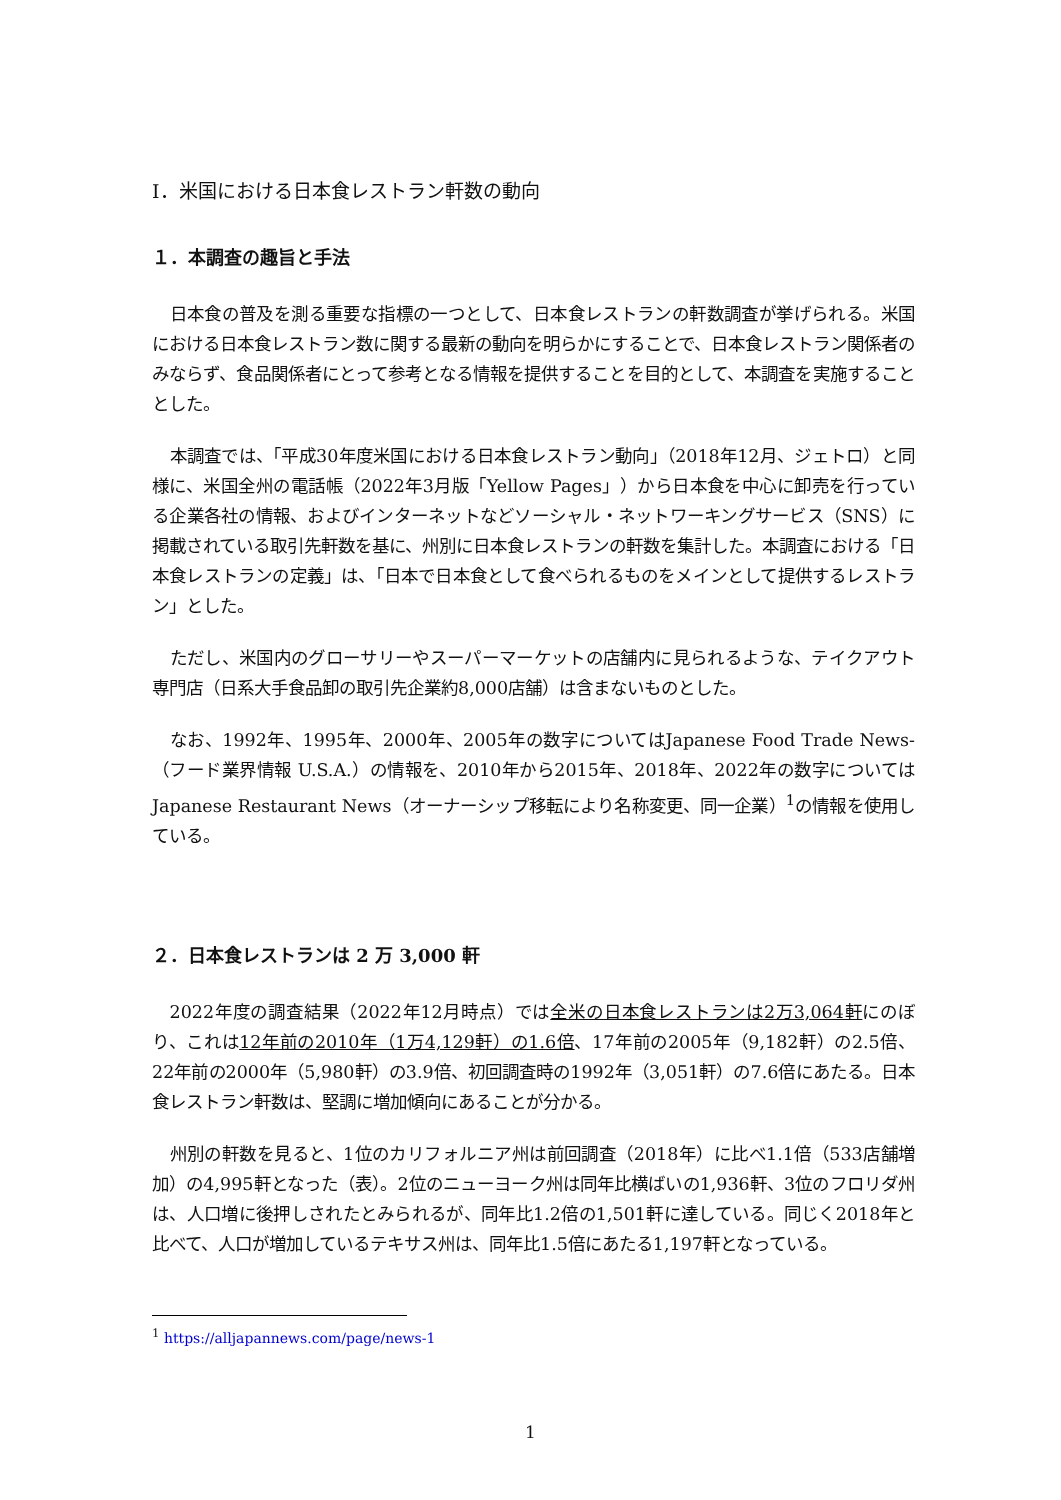Ⅰ．米国における日本食レストラン軒数の動向
１．本調査の趣旨と手法
日本食の普及を測る重要な指標の一つとして、日本食レストランの軒数調査が挙げられる。米国における日本食レストラン数に関する最新の動向を明らかにすることで、日本食レストラン関係者のみならず、食品関係者にとって参考となる情報を提供することを目的として、本調査を実施することとした。
本調査では、「平成30年度米国における日本食レストラン動向」（2018年12月、ジェトロ）と同様に、米国全州の電話帳（2022年3月版「Yellow Pages」）から日本食を中心に卸売を行っている企業各社の情報、およびインターネットなどソーシャル・ネットワーキングサービス（SNS）に掲載されている取引先軒数を基に、州別に日本食レストランの軒数を集計した。本調査における「日本食レストランの定義」は、「日本で日本食として食べられるものをメインとして提供するレストラン」とした。
ただし、米国内のグローサリーやスーパーマーケットの店舗内に見られるような、テイクアウト専門店（日系大手食品卸の取引先企業約8,000店舗）は含まないものとした。
なお、1992年、1995年、2000年、2005年の数字についてはJapanese Food Trade News-（フード業界情報 U.S.A.）の情報を、2010年から2015年、2018年、2022年の数字についてはJapanese Restaurant News（オーナーシップ移転により名称変更、同一企業）<sup>1</sup>の情報を使用している。
２．日本食レストランは 2 万 3,000 軒
2022年度の調査結果（2022年12月時点）では全米の日本食レストランは2万3,064軒にのぼり、これは12年前の2010年（1万4,129軒）の1.6倍、17年前の2005年（9,182軒）の2.5倍、22年前の2000年（5,980軒）の3.9倍、初回調査時の1992年（3,051軒）の7.6倍にあたる。日本食レストラン軒数は、堅調に増加傾向にあることが分かる。
州別の軒数を見ると、1位のカリフォルニア州は前回調査（2018年）に比べ1.1倍（533店舗増加）の4,995軒となった（表）。2位のニューヨーク州は同年比横ばいの1,936軒、3位のフロリダ州は、人口増に後押しされたとみられるが、同年比1.2倍の1,501軒に達している。同じく2018年と比べて、人口が増加しているテキサス州は、同年比1.5倍にあたる1,197軒となっている。
<sup>1</sup> https://alljapannews.com/page/news-1
1